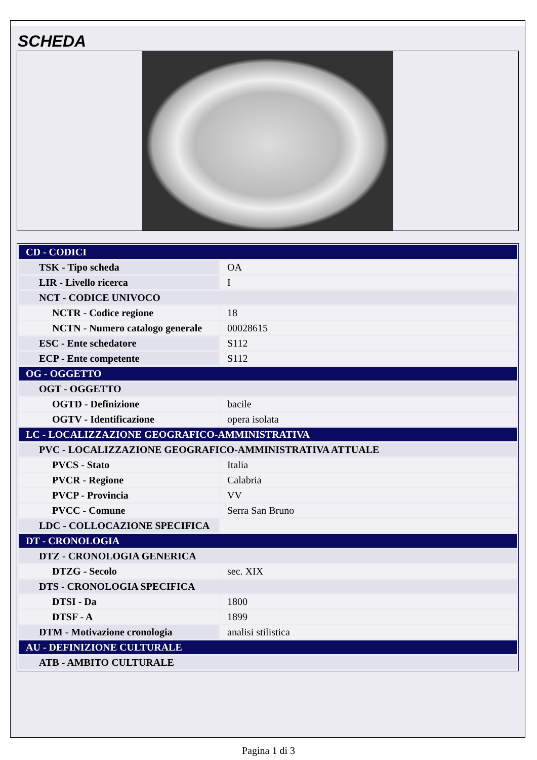SCHEDA
| CD - CODICI | |
| TSK - Tipo scheda | OA |
| LIR - Livello ricerca | I |
| NCT - CODICE UNIVOCO | |
| NCTR - Codice regione | 18 |
| NCTN - Numero catalogo generale | 00028615 |
| ESC - Ente schedatore | S112 |
| ECP - Ente competente | S112 |
| OG - OGGETTO | |
| OGT - OGGETTO | |
| OGTD - Definizione | bacile |
| OGTV - Identificazione | opera isolata |
| LC - LOCALIZZAZIONE GEOGRAFICO-AMMINISTRATIVA | |
| PVC - LOCALIZZAZIONE GEOGRAFICO-AMMINISTRATIVA ATTUALE | |
| PVCS - Stato | Italia |
| PVCR - Regione | Calabria |
| PVCP - Provincia | VV |
| PVCC - Comune | Serra San Bruno |
| LDC - COLLOCAZIONE SPECIFICA | |
| DT - CRONOLOGIA | |
| DTZ - CRONOLOGIA GENERICA | |
| DTZG - Secolo | sec. XIX |
| DTS - CRONOLOGIA SPECIFICA | |
| DTSI - Da | 1800 |
| DTSF - A | 1899 |
| DTM - Motivazione cronologia | analisi stilistica |
| AU - DEFINIZIONE CULTURALE | |
| ATB - AMBITO CULTURALE | |
Pagina 1 di 3